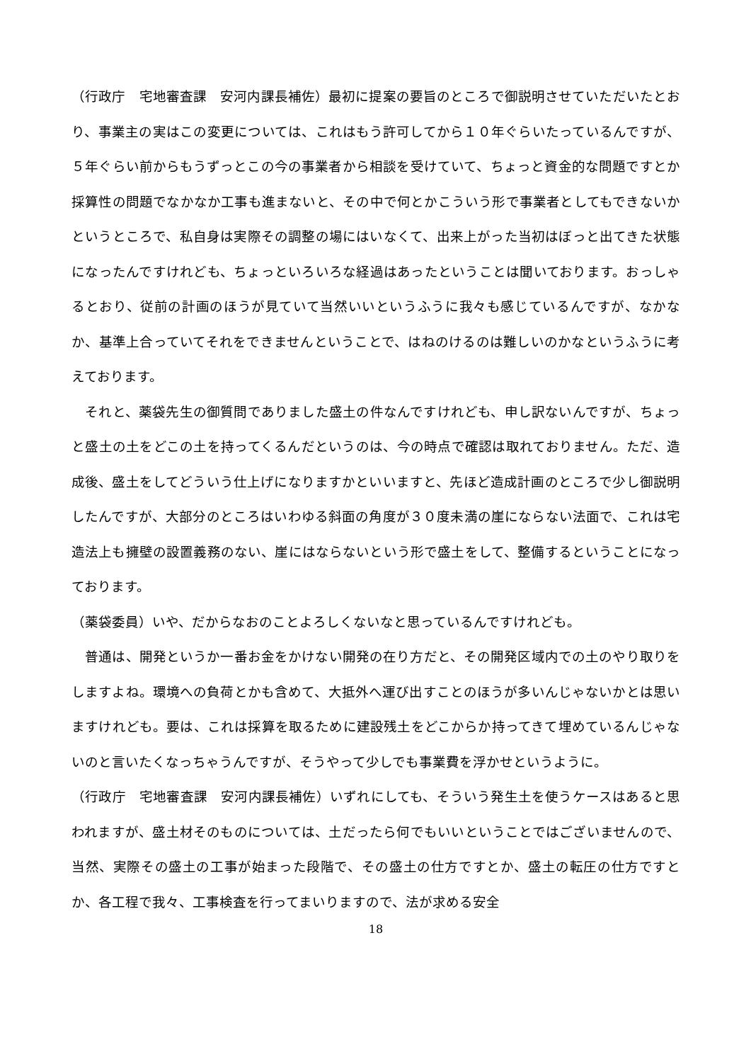（行政庁　宅地審査課　安河内課長補佐）最初に提案の要旨のところで御説明させていただいたとおり、事業主の実はこの変更については、これはもう許可してから１０年ぐらいたっているんですが、５年ぐらい前からもうずっとこの今の事業者から相談を受けていて、ちょっと資金的な問題ですとか採算性の問題でなかなか工事も進まないと、その中で何とかこういう形で事業者としてもできないかというところで、私自身は実際その調整の場にはいなくて、出来上がった当初はぼっと出てきた状態になったんですけれども、ちょっといろいろな経過はあったということは聞いております。おっしゃるとおり、従前の計画のほうが見ていて当然いいというふうに我々も感じているんですが、なかなか、基準上合っていてそれをできませんということで、はねのけるのは難しいのかなというふうに考えております。
　それと、薬袋先生の御質問でありました盛土の件なんですけれども、申し訳ないんですが、ちょっと盛土の土をどこの土を持ってくるんだというのは、今の時点で確認は取れておりません。ただ、造成後、盛土をしてどういう仕上げになりますかといいますと、先ほど造成計画のところで少し御説明したんですが、大部分のところはいわゆる斜面の角度が３０度未満の崖にならない法面で、これは宅造法上も擁壁の設置義務のない、崖にはならないという形で盛土をして、整備するということになっております。
（薬袋委員）いや、だからなおのことよろしくないなと思っているんですけれども。
　普通は、開発というか一番お金をかけない開発の在り方だと、その開発区域内での土のやり取りをしますよね。環境への負荷とかも含めて、大抵外へ運び出すことのほうが多いんじゃないかとは思いますけれども。要は、これは採算を取るために建設残土をどこからか持ってきて埋めているんじゃないのと言いたくなっちゃうんですが、そうやって少しでも事業費を浮かせというように。
（行政庁　宅地審査課　安河内課長補佐）いずれにしても、そういう発生土を使うケースはあると思われますが、盛土材そのものについては、土だったら何でもいいということではございませんので、当然、実際その盛土の工事が始まった段階で、その盛土の仕方ですとか、盛土の転圧の仕方ですとか、各工程で我々、工事検査を行ってまいりますので、法が求める安全
18